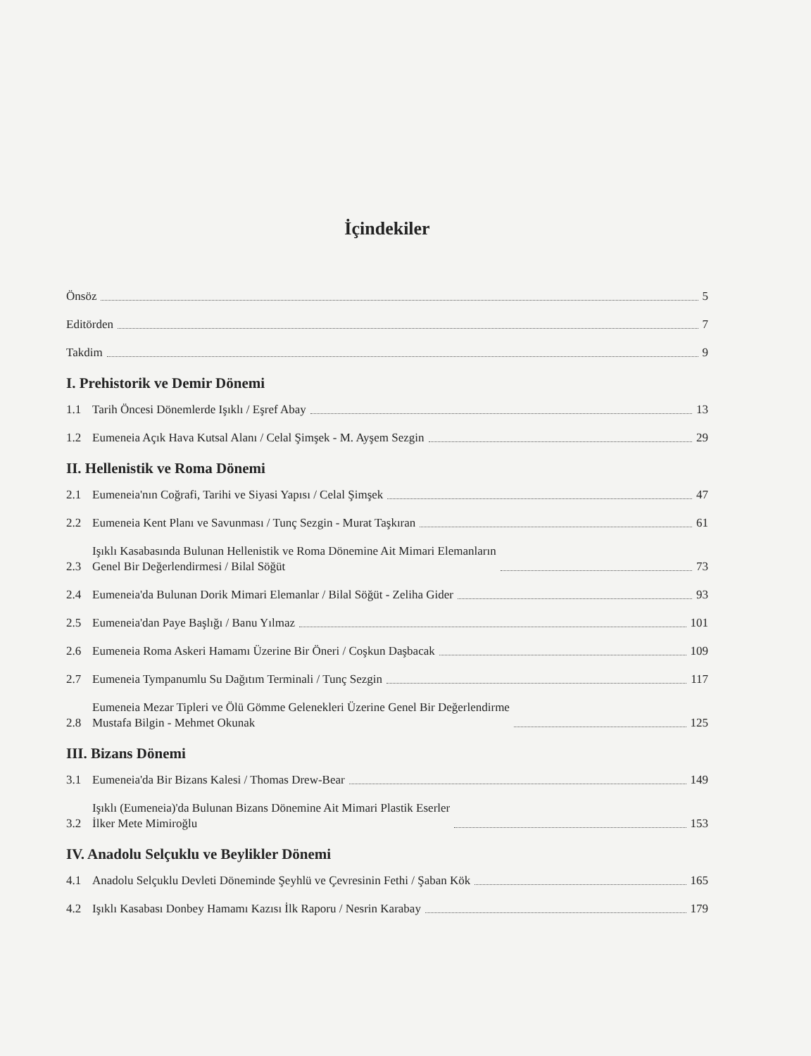İçindekiler
Önsöz 5
Editörden 7
Takdim 9
I. Prehistorik ve Demir Dönemi
1.1 Tarih Öncesi Dönemlerde Işıklı / Eşref Abay 13
1.2 Eumeneia Açık Hava Kutsal Alanı / Celal Şimşek - M. Ayşem Sezgin 29
II. Hellenistik ve Roma Dönemi
2.1 Eumeneia'nın Coğrafi, Tarihi ve Siyasi Yapısı / Celal Şimşek 47
2.2 Eumeneia Kent Planı ve Savunması / Tunç Sezgin - Murat Taşkıran 61
2.3 Işıklı Kasabasında Bulunan Hellenistik ve Roma Dönemine Ait Mimari Elemanların
Genel Bir Değerlendirmesi / Bilal Söğüt 73
2.4 Eumeneia'da Bulunan Dorik Mimari Elemanlar / Bilal Söğüt - Zeliha Gider 93
2.5 Eumeneia'dan Paye Başlığı / Banu Yılmaz 101
2.6 Eumeneia Roma Askeri Hamamı Üzerine Bir Öneri / Coşkun Daşbacak 109
2.7 Eumeneia Tympanumlu Su Dağıtım Terminali / Tunç Sezgin 117
2.8 Eumeneia Mezar Tipleri ve Ölü Gömme Gelenekleri Üzerine Genel Bir Değerlendirme
Mustafa Bilgin - Mehmet Okunak 125
III. Bizans Dönemi
3.1 Eumeneia'da Bir Bizans Kalesi / Thomas Drew-Bear 149
3.2 Işıklı (Eumeneia)'da Bulunan Bizans Dönemine Ait Mimari Plastik Eserler
İlker Mete Mimiroğlu 153
IV. Anadolu Selçuklu ve Beylikler Dönemi
4.1 Anadolu Selçuklu Devleti Döneminde Şeyhlü ve Çevresinin Fethi / Şaban Kök 165
4.2 Işıklı Kasabası Donbey Hamamı Kazısı İlk Raporu / Nesrin Karabay 179